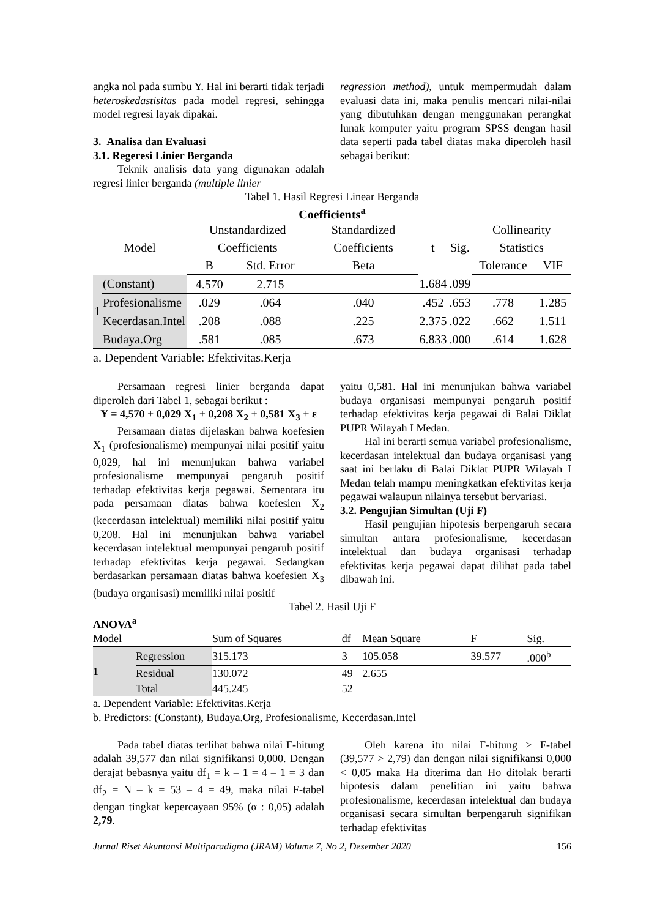angka nol pada sumbu Y. Hal ini berarti tidak terjadi heteroskedastisitas pada model regresi, sehingga model regresi layak dipakai.
3. Analisa dan Evaluasi
3.1. Regeresi Linier Berganda
Teknik analisis data yang digunakan adalah regresi linier berganda (multiple linier
regression method), untuk mempermudah dalam evaluasi data ini, maka penulis mencari nilai-nilai yang dibutuhkan dengan menggunakan perangkat lunak komputer yaitu program SPSS dengan hasil data seperti pada tabel diatas maka diperoleh hasil sebagai berikut:
Tabel 1. Hasil Regresi Linear Berganda
Coefficients<sup>a</sup>
| Model | | Unstandardized Coefficients | | Standardized Coefficients | t | Sig. | Collinearity Statistics | |
| --- | --- | --- | --- | --- | --- | --- | --- | --- |
| | | B | Std. Error | Beta | | | Tolerance | VIF |
| 1 | (Constant) | 4.570 | 2.715 | | 1.684 | .099 | | |
| | Profesionalisme | .029 | .064 | .040 | .452 | .653 | .778 | 1.285 |
| | Kecerdasan.Intel | .208 | .088 | .225 | 2.375 | .022 | .662 | 1.511 |
| | Budaya.Org | .581 | .085 | .673 | 6.833 | .000 | .614 | 1.628 |
a. Dependent Variable: Efektivitas.Kerja
Persamaan regresi linier berganda dapat diperoleh dari Tabel 1, sebagai berikut :
Y = 4,570 + 0,029 X<sub>1</sub> + 0,208 X<sub>2</sub> + 0,581 X<sub>3</sub> + ε
Persamaan diatas dijelaskan bahwa koefesien X<sub>1</sub> (profesionalisme) mempunyai nilai positif yaitu 0,029, hal ini menunjukan bahwa variabel profesionalisme mempunyai pengaruh positif terhadap efektivitas kerja pegawai. Sementara itu pada persamaan diatas bahwa koefesien X<sub>2</sub> (kecerdasan intelektual) memiliki nilai positif yaitu 0,208. Hal ini menunjukan bahwa variabel kecerdasan intelektual mempunyai pengaruh positif terhadap efektivitas kerja pegawai. Sedangkan berdasarkan persamaan diatas bahwa koefesien X<sub>3</sub> (budaya organisasi) memiliki nilai positif
yaitu 0,581. Hal ini menunjukan bahwa variabel budaya organisasi mempunyai pengaruh positif terhadap efektivitas kerja pegawai di Balai Diklat PUPR Wilayah I Medan.
Hal ini berarti semua variabel profesionalisme, kecerdasan intelektual dan budaya organisasi yang saat ini berlaku di Balai Diklat PUPR Wilayah I Medan telah mampu meningkatkan efektivitas kerja pegawai walaupun nilainya tersebut bervariasi.
3.2. Pengujian Simultan (Uji F)
Hasil pengujian hipotesis berpengaruh secara simultan antara profesionalisme, kecerdasan intelektual dan budaya organisasi terhadap efektivitas kerja pegawai dapat dilihat pada tabel dibawah ini.
Tabel 2. Hasil Uji F
ANOVA<sup>a</sup>
| Model | | Sum of Squares | df | Mean Square | F | Sig. |
| --- | --- | --- | --- | --- | --- | --- |
| 1 | Regression | 315.173 | 3 | 105.058 | 39.577 | .000<sup>b</sup> |
| | Residual | 130.072 | 49 | 2.655 | | |
| | Total | 445.245 | 52 | | | |
a. Dependent Variable: Efektivitas.Kerja
b. Predictors: (Constant), Budaya.Org, Profesionalisme, Kecerdasan.Intel
Pada tabel diatas terlihat bahwa nilai F-hitung adalah 39,577 dan nilai signifikansi 0,000. Dengan derajat bebasnya yaitu df<sub>1</sub> = k – 1 = 4 – 1 = 3 dan df<sub>2</sub> = N – k = 53 – 4 = 49, maka nilai F-tabel dengan tingkat kepercayaan 95% (α : 0,05) adalah 2,79.
Oleh karena itu nilai F-hitung > F-tabel (39,577 > 2,79) dan dengan nilai signifikansi 0,000 < 0,05 maka Ha diterima dan Ho ditolak berarti hipotesis dalam penelitian ini yaitu bahwa profesionalisme, kecerdasan intelektual dan budaya organisasi secara simultan berpengaruh signifikan terhadap efektivitas
Jurnal Riset Akuntansi Multiparadigma (JRAM) Volume 7, No 2, Desember 2020 156